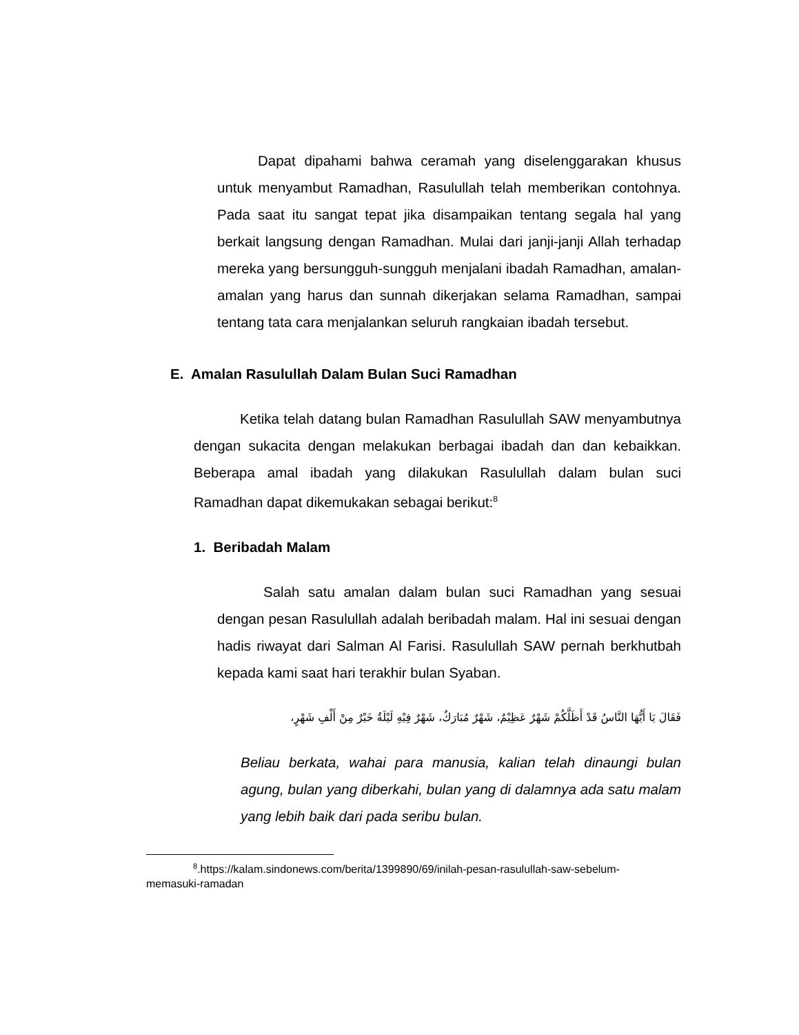Dapat dipahami bahwa ceramah yang diselenggarakan khusus untuk menyambut Ramadhan, Rasulullah telah memberikan contohnya. Pada saat itu sangat tepat jika disampaikan tentang segala hal yang berkait langsung dengan Ramadhan. Mulai dari janji-janji Allah terhadap mereka yang bersungguh-sungguh menjalani ibadah Ramadhan, amalan-amalan yang harus dan sunnah dikerjakan selama Ramadhan, sampai tentang tata cara menjalankan seluruh rangkaian ibadah tersebut.
E. Amalan Rasulullah Dalam Bulan Suci Ramadhan
Ketika telah datang bulan Ramadhan Rasulullah SAW menyambutnya dengan sukacita dengan melakukan berbagai ibadah dan dan kebaikkan. Beberapa amal ibadah yang dilakukan Rasulullah dalam bulan suci Ramadhan dapat dikemukakan sebagai berikut:<sup>8</sup>
1. Beribadah Malam
Salah satu amalan dalam bulan suci Ramadhan yang sesuai dengan pesan Rasulullah adalah beribadah malam. Hal ini sesuai dengan hadis riwayat dari Salman Al Farisi. Rasulullah SAW pernah berkhutbah kepada kami saat hari terakhir bulan Syaban.
فَقَالَ يَا أَيُّهَا النَّاسُ قَدْ أَظَلَّكُمْ شَهْرٌ عَظِيْمٌ، شَهْرٌ مُبَارَكٌ، شَهْرٌ فِيْهِ لَيْلَةٌ خَيْرٌ مِنْ أَلْفِ شَهْرٍ،
Beliau berkata, wahai para manusia, kalian telah dinaungi bulan agung, bulan yang diberkahi, bulan yang di dalamnya ada satu malam yang lebih baik dari pada seribu bulan.
<sup>8</sup>.https://kalam.sindonews.com/berita/1399890/69/inilah-pesan-rasulullah-saw-sebelum-memasuki-ramadan